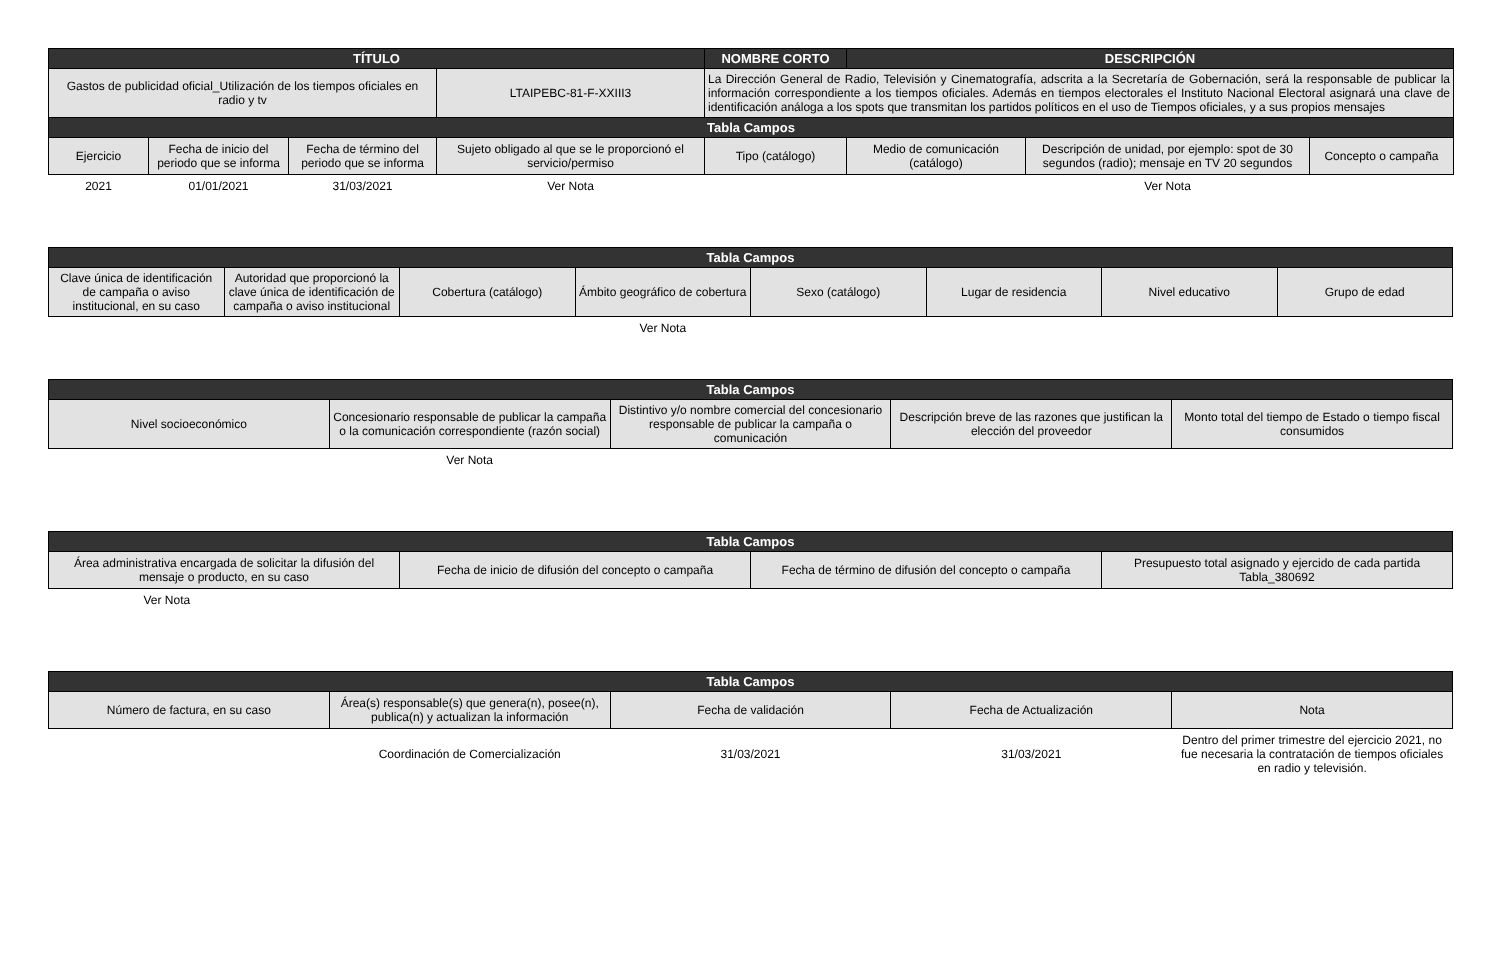| TÍTULO | | | | NOMBRE CORTO | DESCRIPCIÓN | | |
| --- | --- | --- | --- | --- | --- | --- | --- |
| Gastos de publicidad oficial_Utilización de los tiempos oficiales en radio y tv | | | LTAIPEBC-81-F-XXIII3 | La Dirección General de Radio, Televisión y Cinematografía, adscrita a la Secretaría de Gobernación, será la responsable de publicar la información correspondiente a los tiempos oficiales. Además en tiempos electorales el Instituto Nacional Electoral asignará una clave de identificación análoga a los spots que transmitan los partidos políticos en el uso de Tiempos oficiales, y a sus propios mensajes | | | |
| Tabla Campos | | | | | | | |
| Ejercicio | Fecha de inicio del periodo que se informa | Fecha de término del periodo que se informa | Sujeto obligado al que se le proporcionó el servicio/permiso | Tipo (catálogo) | Medio de comunicación (catálogo) | Descripción de unidad, por ejemplo: spot de 30 segundos (radio); mensaje en TV 20 segundos | Concepto o campaña |
| 2021 | 01/01/2021 | 31/03/2021 | Ver Nota | | | Ver Nota | |
| Tabla Campos | | | | | | | |
| --- | --- | --- | --- | --- | --- | --- | --- |
| Clave única de identificación de campaña o aviso institucional, en su caso | Autoridad que proporcionó la clave única de identificación de campaña o aviso institucional | Cobertura (catálogo) | Ámbito geográfico de cobertura | Sexo (catálogo) | Lugar de residencia | Nivel educativo | Grupo de edad |
| | | | Ver Nota | | | | |
| Tabla Campos | | | | |
| --- | --- | --- | --- | --- |
| Nivel socioeconómico | Concesionario responsable de publicar la campaña o la comunicación correspondiente (razón social) | Distintivo y/o nombre comercial del concesionario responsable de publicar la campaña o comunicación | Descripción breve de las razones que justifican la elección del proveedor | Monto total del tiempo de Estado o tiempo fiscal consumidos |
| | Ver Nota | | | |
| Tabla Campos | | | |
| --- | --- | --- | --- |
| Área administrativa encargada de solicitar la difusión del mensaje o producto, en su caso | Fecha de inicio de difusión del concepto o campaña | Fecha de término de difusión del concepto o campaña | Presupuesto total asignado y ejercido de cada partida Tabla_380692 |
| Ver Nota | | | |
| Tabla Campos | | | | |
| --- | --- | --- | --- | --- |
| Número de factura, en su caso | Área(s) responsable(s) que genera(n), posee(n), publica(n) y actualizan la información | Fecha de validación | Fecha de Actualización | Nota |
| | Coordinación de Comercialización | 31/03/2021 | 31/03/2021 | Dentro del primer trimestre del ejercicio 2021, no fue necesaria la contratación de tiempos oficiales en radio y televisión. |